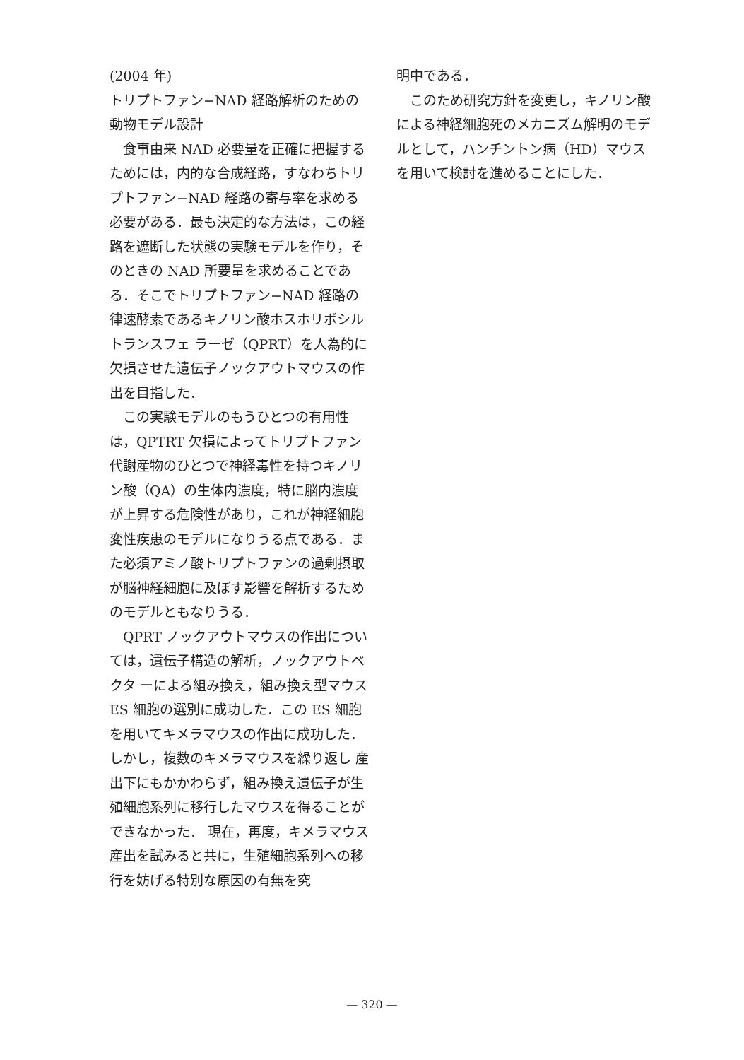(2004 年)
トリプトファン−NAD 経路解析のための動物モデル設計
食事由来 NAD 必要量を正確に把握するためには，内的な合成経路，すなわちトリプトファン−NAD 経路の寄与率を求める必要がある．最も決定的な方法は，この経路を遮断した状態の実験モデルを作り，そのときの NAD 所要量を求めることである．そこでトリプトファン−NAD 経路の律速酵素であるキノリン酸ホスホリボシルトランスフェ ラーゼ（QPRT）を人為的に欠損させた遺伝子ノックアウトマウスの作出を目指した．
この実験モデルのもうひとつの有用性は，QPTRT 欠損によってトリプトファン代謝産物のひとつで神経毒性を持つキノリン酸（QA）の生体内濃度，特に脳内濃度が上昇する危険性があり，これが神経細胞変性疾患のモデルになりうる点である．また必須アミノ酸トリプトファンの過剰摂取が脳神経細胞に及ぼす影響を解析するためのモデルともなりうる．
QPRT ノックアウトマウスの作出については，遺伝子構造の解析，ノックアウトベクタ ーによる組み換え，組み換え型マウス ES 細胞の選別に成功した．この ES 細胞を用いてキメラマウスの作出に成功した．しかし，複数のキメラマウスを繰り返し 産出下にもかかわらず，組み換え遺伝子が生殖細胞系列に移行したマウスを得ることができなかった． 現在，再度，キメラマウス産出を試みると共に，生殖細胞系列への移行を妨げる特別な原因の有無を究
明中である．
このため研究方針を変更し，キノリン酸による神経細胞死のメカニズム解明のモデルとして，ハンチントン病（HD）マウスを用いて検討を進めることにした．
— 320 —